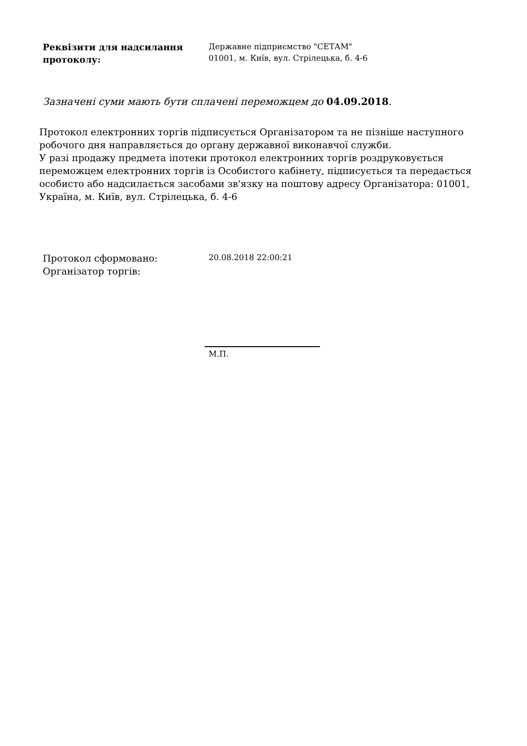Реквізити для надсилання протоколу:
Державне підприємство "СЕТАМ"
01001, м. Київ, вул. Стрілецька, б. 4-6
Зазначені суми мають бути сплачені переможцем до 04.09.2018.
Протокол електронних торгів підписується Організатором та не пізніше наступного робочого дня направляється до органу державної виконавчої служби.
У разі продажу предмета іпотеки протокол електронних торгів роздруковується переможцем електронних торгів із Особистого кабінету, підписується та передається особисто або надсилається засобами зв'язку на поштову адресу Організатора: 01001, Україна, м. Київ, вул. Стрілецька, б. 4-6
Протокол сформовано:
Організатор торгів:
20.08.2018 22:00:21
М.П.